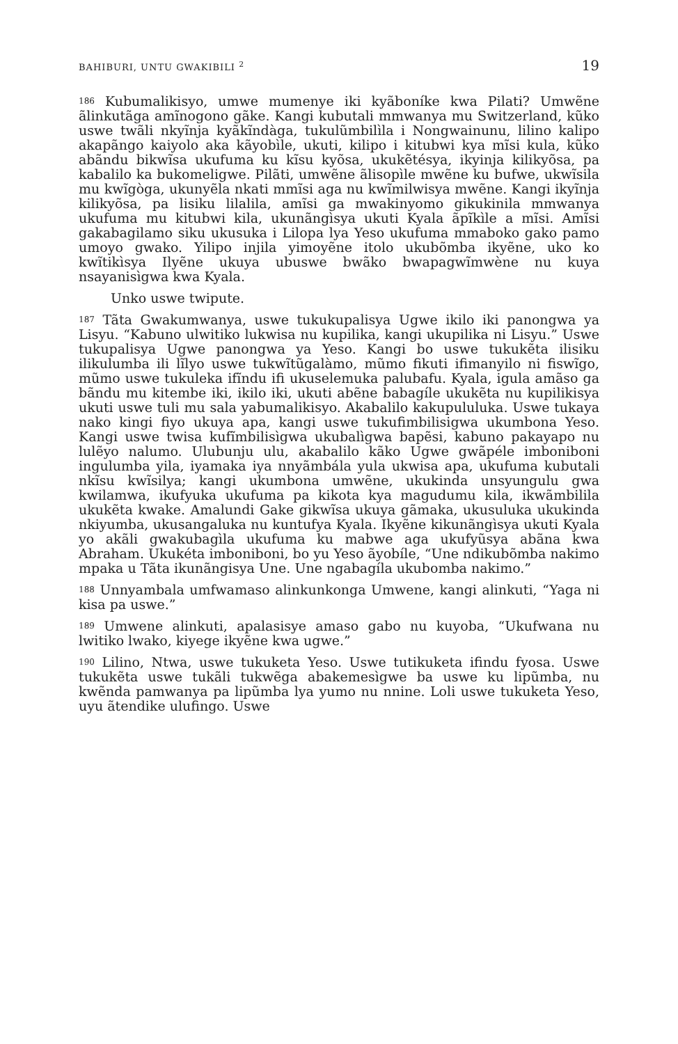BAHIBURI, UNTU GWAKIBILI <sup>2</sup> 19
186 Kubumalikisyo, umwe mumenye iki kyãboníke kwa Pilati? Umwẽne ãlinkutãga amĩnogono gãke. Kangi kubutali mmwanya mu Switzerland, kũko uswe twãli nkyĩnja kyãkĩndàga, tukulũmbilìla i Nongwainunu, lilino kalipo akapãngo kaiyolo aka kãyobìle, ukuti, kilipo i kitubwi kya mĩsi kula, kũko abãndu bikwĩsa ukufuma ku kĩsu kyõsa, ukukẽtésya, ikyinja kilikyõsa, pa kabalilo ka bukomeligwe. Pilãti, umwẽne ãlisopìle mwẽne ku bufwe, ukwĩsila mu kwĩgòga, ukunyẽla nkati mmĩsi aga nu kwĩmilwisya mwẽne. Kangi ikyĩnja kilikyõsa, pa lisiku lilalila, amĩsi ga mwakinyomo gikukinila mmwanya ukufuma mu kitubwi kila, ukunãngìsya ukuti Kyala ãpĩkìle a mĩsi. Amĩsi gakabagilamo siku ukusuka i Lilopa lya Yeso ukufuma mmaboko gako pamo umoyo gwako. Yilipo injila yimoyẽne itolo ukubõmba ikyẽne, uko ko kwĩtikìsya Ilyẽne ukuya ubuswe bwãko bwapagwĩmwène nu kuya nsayanisìgwa kwa Kyala.
Unko uswe twipute.
187 Tãta Gwakumwanya, uswe tukukupalisya Ugwe ikilo iki panongwa ya Lisyu. “Kabuno ulwitiko lukwisa nu kupilika, kangi ukupilika ni Lisyu.” Uswe tukupalisya Ugwe panongwa ya Yeso. Kangi bo uswe tukukẽta ilisiku ilikulumba ili lĩlyo uswe tukwĩtũgalàmo, mũmo fikuti ifimanyilo ni fiswĩgo, mũmo uswe tukuleka ifĩndu ifi ukuselemuka palubafu. Kyala, igula amãso ga bãndu mu kitembe iki, ikilo iki, ukuti abẽne babagíle ukukẽta nu kupilikisya ukuti uswe tuli mu sala yabumalikisyo. Akabalilo kakupululuka. Uswe tukaya nako kingi fiyo ukuya apa, kangi uswe tukufimbilisigwa ukumbona Yeso. Kangi uswe twisa kufĩmbilisìgwa ukubalìgwa bapẽsi, kabuno pakayapo nu lulẽyo nalumo. Ulubunju ulu, akabalilo kãko Ugwe gwãpéle imboniboni ingulumba yila, iyamaka iya nnyãmbála yula ukwisa apa, ukufuma kubutali nkĩsu kwĩsilya; kangi ukumbona umwẽne, ukukinda unsyungulu gwa kwilamwa, ikufyuka ukufuma pa kikota kya magudumu kila, ikwãmbilila ukukẽta kwake. Amalundi Gake gikwĩsa ukuya gãmaka, ukusuluka ukukinda nkiyumba, ukusangaluka nu kuntufya Kyala. Ikyẽne kikunãngìsya ukuti Kyala yo akãli gwakubagìla ukufuma ku mabwe aga ukufyũsya abãna kwa Abraham. Ukukéta imboniboni, bo yu Yeso ãyobíle, “Une ndikubõmba nakimo mpaka u Tãta ikunãngisya Une. Une ngabagíla ukubomba nakimo.”
188 Unnyambala umfwamaso alinkunkonga Umwene, kangi alinkuti, “Yaga ni kisa pa uswe.”
189 Umwene alinkuti, apalasisye amaso gabo nu kuyoba, “Ukufwana nu lwitiko lwako, kiyege ikyẽne kwa ugwe.”
190 Lilino, Ntwa, uswe tukuketa Yeso. Uswe tutikuketa ifindu fyosa. Uswe tukukẽta uswe tukãli tukwẽga abakemesìgwe ba uswe ku lipũmba, nu kwẽnda pamwanya pa lipũmba lya yumo nu nnine. Loli uswe tukuketa Yeso, uyu ãtendike ulufingo. Uswe